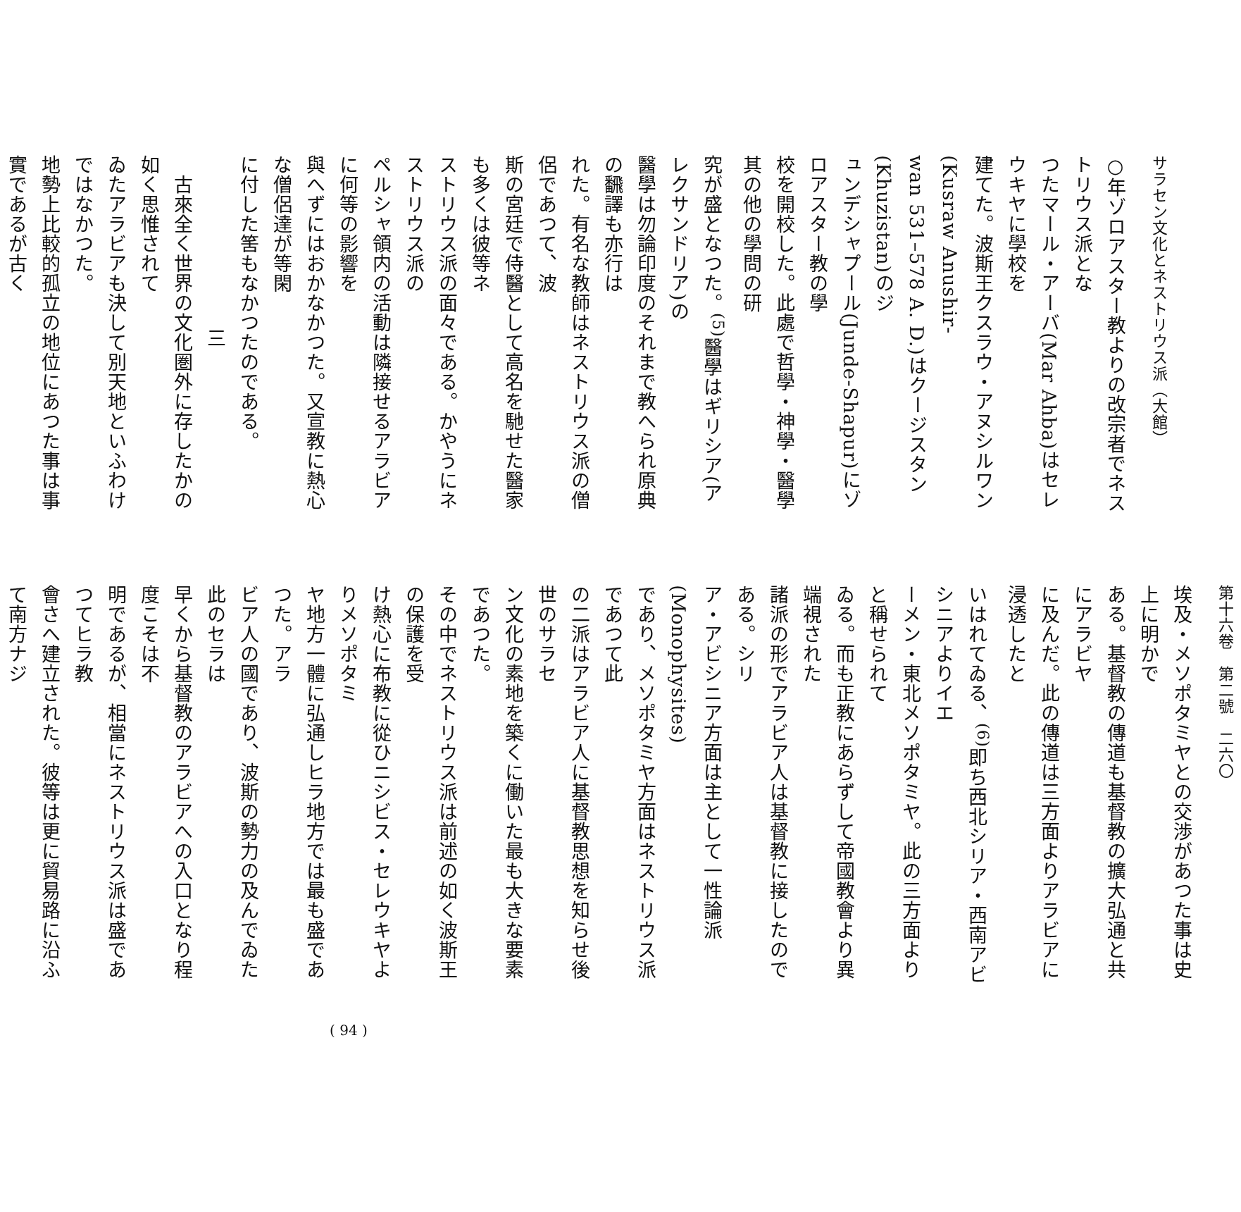サラセン文化とネストリウス派（大館）
○年ゾロアスター教よりの改宗者でネストリウス派とな
つたマール・アーバ(Mar Ahba)はセレウキヤに學校を
建てた。波斯王クスラウ・アヌシルワン(Kusraw Anushir-
wan 531–578 A. D.)はクージスタン(Khuzistan)のジ
ュンデシャプール(Junde-Shapur)にゾロアスター教の學
校を開校した。此處で哲學・神學・醫學其の他の學問の研
究が盛となつた。<sup>(5)</sup>醫學はギリシア(アレクサンドリア)の
醫學は勿論印度のそれまで教へられ原典の飜譯も亦行は
れた。有名な教師はネストリウス派の僧侶であつて、波
斯の宮廷で侍醫として高名を馳せた醫家も多くは彼等ネ
ストリウス派の面々である。かやうにネストリウス派の
ペルシャ領内の活動は隣接せるアラビアに何等の影響を
與へずにはおかなかつた。又宣教に熱心な僧侶達が等閑
に付した筈もなかつたのである。
三
　古來全く世界の文化圏外に存したかの如く思惟されて
ゐたアラビアも決して別天地といふわけではなかつた。
地勢上比較的孤立の地位にあつた事は事實であるが古く
第十六卷　第二號　二六〇
埃及・メソポタミヤとの交渉があつた事は史上に明かで
ある。基督教の傳道も基督教の擴大弘通と共にアラビヤ
に及んだ。此の傳道は三方面よりアラビアに浸透したと
いはれてゐる、<sup>(6)</sup>即ち西北シリア・西南アビシニアよりイエ
ーメン・東北メソポタミヤ。此の三方面よりと稱せられて
ゐる。而も正教にあらずして帝國教會より異端視された
諸派の形でアラビア人は基督教に接したのである。シリ
ア・アビシニア方面は主として一性論派(Monophysites)
であり、メソポタミヤ方面はネストリウス派であつて此
の二派はアラビア人に基督教思想を知らせ後世のサラセ
ン文化の素地を築くに働いた最も大きな要素であつた。
その中でネストリウス派は前述の如く波斯王の保護を受
け熱心に布教に從ひニシビス・セレウキヤよりメソポタミ
ヤ地方一體に弘通しヒラ地方では最も盛であつた。アラ
ビア人の國であり、波斯の勢力の及んでゐた此のセラは
早くから基督教のアラビアへの入口となり程度こそは不
明であるが、相當にネストリウス派は盛であつてヒラ教
會さへ建立された。彼等は更に貿易路に沿ふて南方ナジ
( 94 )